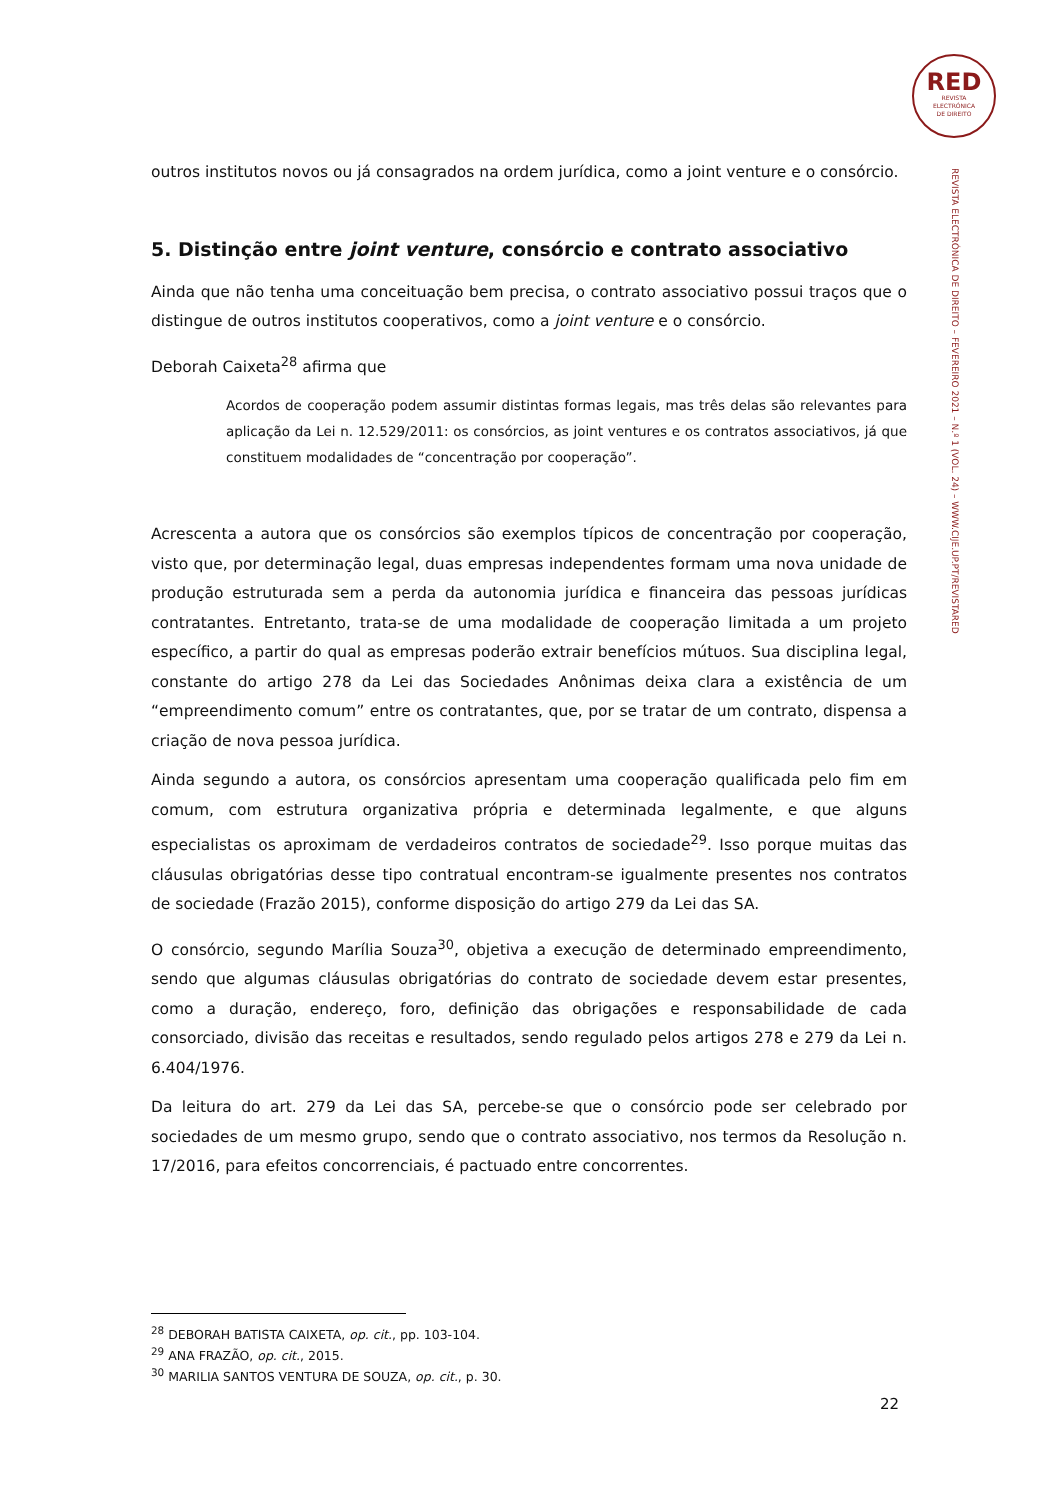RED
REVISTA
ELECTRÓNICA
DE DIREITO
REVISTA ELECTRÓNICA DE DIREITO – FEVEREIRO 2021 – N.º 1 (VOL. 24) – WWW.CIJE.UP.PT/REVISTARED
outros institutos novos ou já consagrados na ordem jurídica, como a joint venture e o consórcio.
5. Distinção entre joint venture, consórcio e contrato associativo
Ainda que não tenha uma conceituação bem precisa, o contrato associativo possui traços que o distingue de outros institutos cooperativos, como a joint venture e o consórcio.
Deborah Caixeta<sup>28</sup> afirma que
Acordos de cooperação podem assumir distintas formas legais, mas três delas são relevantes para aplicação da Lei n. 12.529/2011: os consórcios, as joint ventures e os contratos associativos, já que constituem modalidades de “concentração por cooperação”.
Acrescenta a autora que os consórcios são exemplos típicos de concentração por cooperação, visto que, por determinação legal, duas empresas independentes formam uma nova unidade de produção estruturada sem a perda da autonomia jurídica e financeira das pessoas jurídicas contratantes. Entretanto, trata-se de uma modalidade de cooperação limitada a um projeto específico, a partir do qual as empresas poderão extrair benefícios mútuos. Sua disciplina legal, constante do artigo 278 da Lei das Sociedades Anônimas deixa clara a existência de um “empreendimento comum” entre os contratantes, que, por se tratar de um contrato, dispensa a criação de nova pessoa jurídica.
Ainda segundo a autora, os consórcios apresentam uma cooperação qualificada pelo fim em comum, com estrutura organizativa própria e determinada legalmente, e que alguns especialistas os aproximam de verdadeiros contratos de sociedade<sup>29</sup>. Isso porque muitas das cláusulas obrigatórias desse tipo contratual encontram-se igualmente presentes nos contratos de sociedade (Frazão 2015), conforme disposição do artigo 279 da Lei das SA.
O consórcio, segundo Marília Souza<sup>30</sup>, objetiva a execução de determinado empreendimento, sendo que algumas cláusulas obrigatórias do contrato de sociedade devem estar presentes, como a duração, endereço, foro, definição das obrigações e responsabilidade de cada consorciado, divisão das receitas e resultados, sendo regulado pelos artigos 278 e 279 da Lei n. 6.404/1976.
Da leitura do art. 279 da Lei das SA, percebe-se que o consórcio pode ser celebrado por sociedades de um mesmo grupo, sendo que o contrato associativo, nos termos da Resolução n. 17/2016, para efeitos concorrenciais, é pactuado entre concorrentes.
<sup>28</sup> DEBORAH BATISTA CAIXETA, op. cit., pp. 103-104.
<sup>29</sup> ANA FRAZÃO, op. cit., 2015.
<sup>30</sup> MARILIA SANTOS VENTURA DE SOUZA, op. cit., p. 30.
22